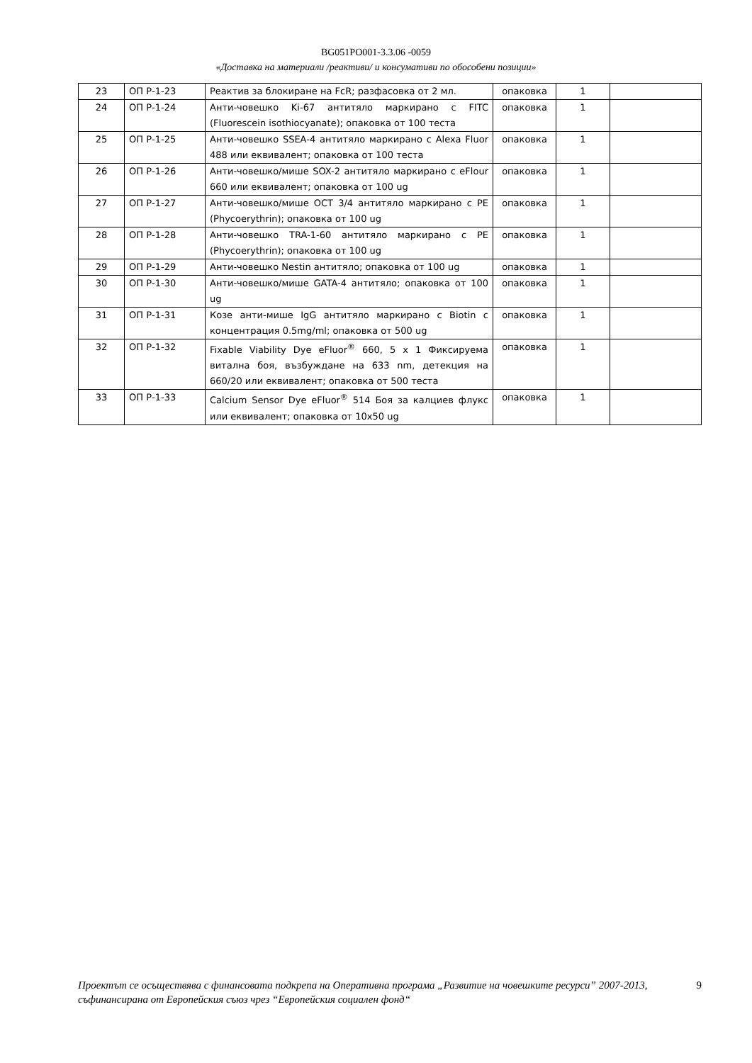BG051PO001-3.3.06 -0059
«Доставка на материали /реактиви/ и консумативи по обособени позиции»
| 23 | ОП Р-1-23 | Реактив за блокиране на FcR; разфасовка от 2 мл. | опаковка | 1 | |
| 24 | ОП Р-1-24 | Анти-човешко Ki-67 антитяло маркирано с FITC (Fluorescein isothiocyanate); опаковка от 100 теста | опаковка | 1 | |
| 25 | ОП Р-1-25 | Анти-човешко SSEA-4 антитяло маркирано с Alexa Fluor 488 или еквивалент; опаковка от 100 теста | опаковка | 1 | |
| 26 | ОП Р-1-26 | Анти-човешко/мише SOX-2 антитяло маркирано с eFlour 660 или еквивалент; опаковка от 100 ug | опаковка | 1 | |
| 27 | ОП Р-1-27 | Анти-човешко/мише OCT 3/4 антитяло маркирано с PE (Phycoerythrin); опаковка от 100 ug | опаковка | 1 | |
| 28 | ОП Р-1-28 | Анти-човешко TRA-1-60 антитяло маркирано с PE (Phycoerythrin); опаковка от 100 ug | опаковка | 1 | |
| 29 | ОП Р-1-29 | Анти-човешко Nestin антитяло; опаковка от 100 ug | опаковка | 1 | |
| 30 | ОП Р-1-30 | Анти-човешко/мише GATA-4 антитяло; опаковка от 100 ug | опаковка | 1 | |
| 31 | ОП Р-1-31 | Козе анти-мише IgG антитяло маркирано с Biotin с концентрация 0.5mg/ml; опаковка от 500 ug | опаковка | 1 | |
| 32 | ОП Р-1-32 | Fixable Viability Dye eFluor<sup>®</sup> 660, 5 x 1 Фиксируема витална боя, възбуждане на 633 nm, детекция на 660/20 или еквивалент; опаковка от 500 теста | опаковка | 1 | |
| 33 | ОП Р-1-33 | Calcium Sensor Dye eFluor<sup>®</sup> 514 Боя за калциев флукс или еквивалент; опаковка от 10x50 ug | опаковка | 1 | |
Проектът се осъществява с финансовата подкрепа на Оперативна програма „Развитие на човешките ресурси” 2007-2013, съфинансирана от Европейския съюз чрез “Европейския социален фонд“
9